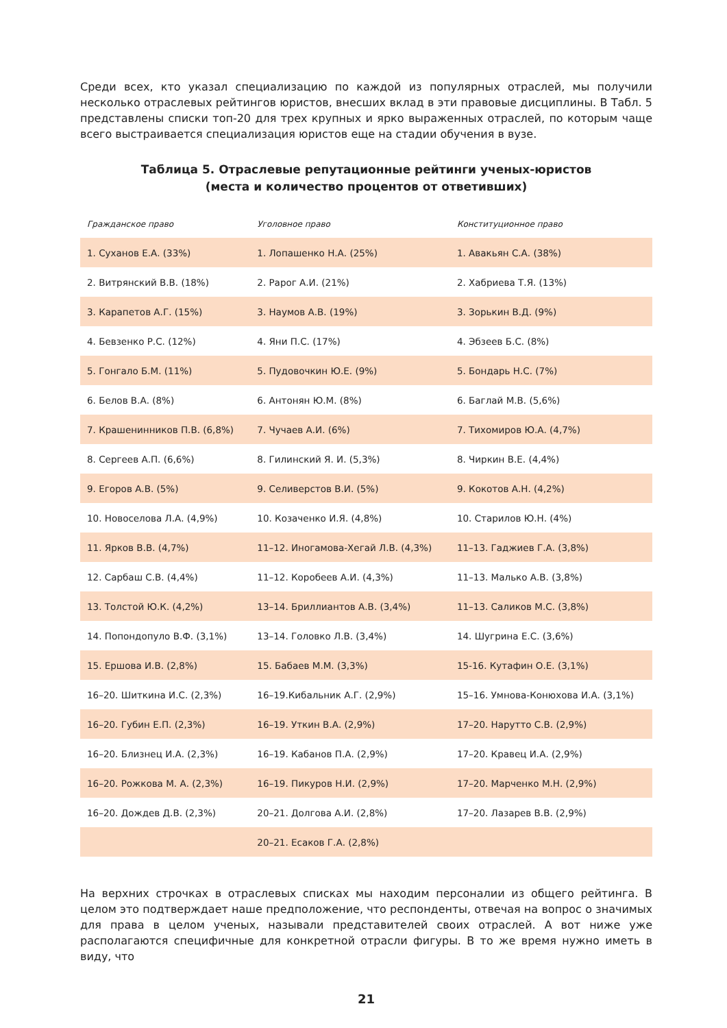Среди всех, кто указал специализацию по каждой из популярных отраслей, мы получили несколько отраслевых рейтингов юристов, внесших вклад в эти правовые дисциплины. В Табл. 5 представлены списки топ-20 для трех крупных и ярко выраженных отраслей, по которым чаще всего выстраивается специализация юристов еще на стадии обучения в вузе.
Таблица 5. Отраслевые репутационные рейтинги ученых-юристов
(места и количество процентов от ответивших)
| Гражданское право | Уголовное право | Конституционное право |
| --- | --- | --- |
| 1. Суханов Е.А. (33%) | 1. Лопашенко Н.А. (25%) | 1. Авакьян С.А. (38%) |
| 2. Витрянский В.В. (18%) | 2. Рарог А.И. (21%) | 2. Хабриева Т.Я. (13%) |
| 3. Карапетов А.Г. (15%) | 3. Наумов А.В. (19%) | 3. Зорькин В.Д. (9%) |
| 4. Бевзенко Р.С. (12%) | 4. Яни П.С. (17%) | 4. Эбзеев Б.С. (8%) |
| 5. Гонгало Б.М. (11%) | 5. Пудовочкин Ю.Е. (9%) | 5. Бондарь Н.С. (7%) |
| 6. Белов В.А. (8%) | 6. Антонян Ю.М. (8%) | 6. Баглай М.В. (5,6%) |
| 7. Крашенинников П.В. (6,8%) | 7. Чучаев А.И. (6%) | 7. Тихомиров Ю.А. (4,7%) |
| 8. Сергеев А.П. (6,6%) | 8. Гилинский Я. И. (5,3%) | 8. Чиркин В.Е. (4,4%) |
| 9. Егоров А.В. (5%) | 9. Селиверстов В.И. (5%) | 9. Кокотов А.Н. (4,2%) |
| 10. Новоселова Л.А. (4,9%) | 10. Козаченко И.Я. (4,8%) | 10. Старилов Ю.Н. (4%) |
| 11. Ярков В.В. (4,7%) | 11–12. Иногамова-Хегай Л.В. (4,3%) | 11–13. Гаджиев Г.А. (3,8%) |
| 12. Сарбаш С.В. (4,4%) | 11–12. Коробеев А.И. (4,3%) | 11–13. Малько А.В. (3,8%) |
| 13. Толстой Ю.К. (4,2%) | 13–14. Бриллиантов А.В. (3,4%) | 11–13. Саликов М.С. (3,8%) |
| 14. Попондопуло В.Ф. (3,1%) | 13–14. Головко Л.В. (3,4%) | 14. Шугрина Е.С. (3,6%) |
| 15. Ершова И.В. (2,8%) | 15. Бабаев М.М. (3,3%) | 15-16. Кутафин О.Е. (3,1%) |
| 16–20. Шиткина И.С. (2,3%) | 16–19.Кибальник А.Г. (2,9%) | 15–16. Умнова-Конюхова И.А. (3,1%) |
| 16–20. Губин Е.П. (2,3%) | 16–19. Уткин В.А. (2,9%) | 17–20. Нарутто С.В. (2,9%) |
| 16–20. Близнец И.А. (2,3%) | 16–19. Кабанов П.А. (2,9%) | 17–20. Кравец И.А. (2,9%) |
| 16–20. Рожкова М. А. (2,3%) | 16–19. Пикуров Н.И. (2,9%) | 17–20. Марченко М.Н. (2,9%) |
| 16–20. Дождев Д.В. (2,3%) | 20–21. Долгова А.И. (2,8%) | 17–20. Лазарев В.В. (2,9%) |
| | 20–21. Есаков Г.А. (2,8%) | |
На верхних строчках в отраслевых списках мы находим персоналии из общего рейтинга. В целом это подтверждает наше предположение, что респонденты, отвечая на вопрос о значимых для права в целом ученых, называли представителей своих отраслей. А вот ниже уже располагаются специфичные для конкретной отрасли фигуры. В то же время нужно иметь в виду, что
21